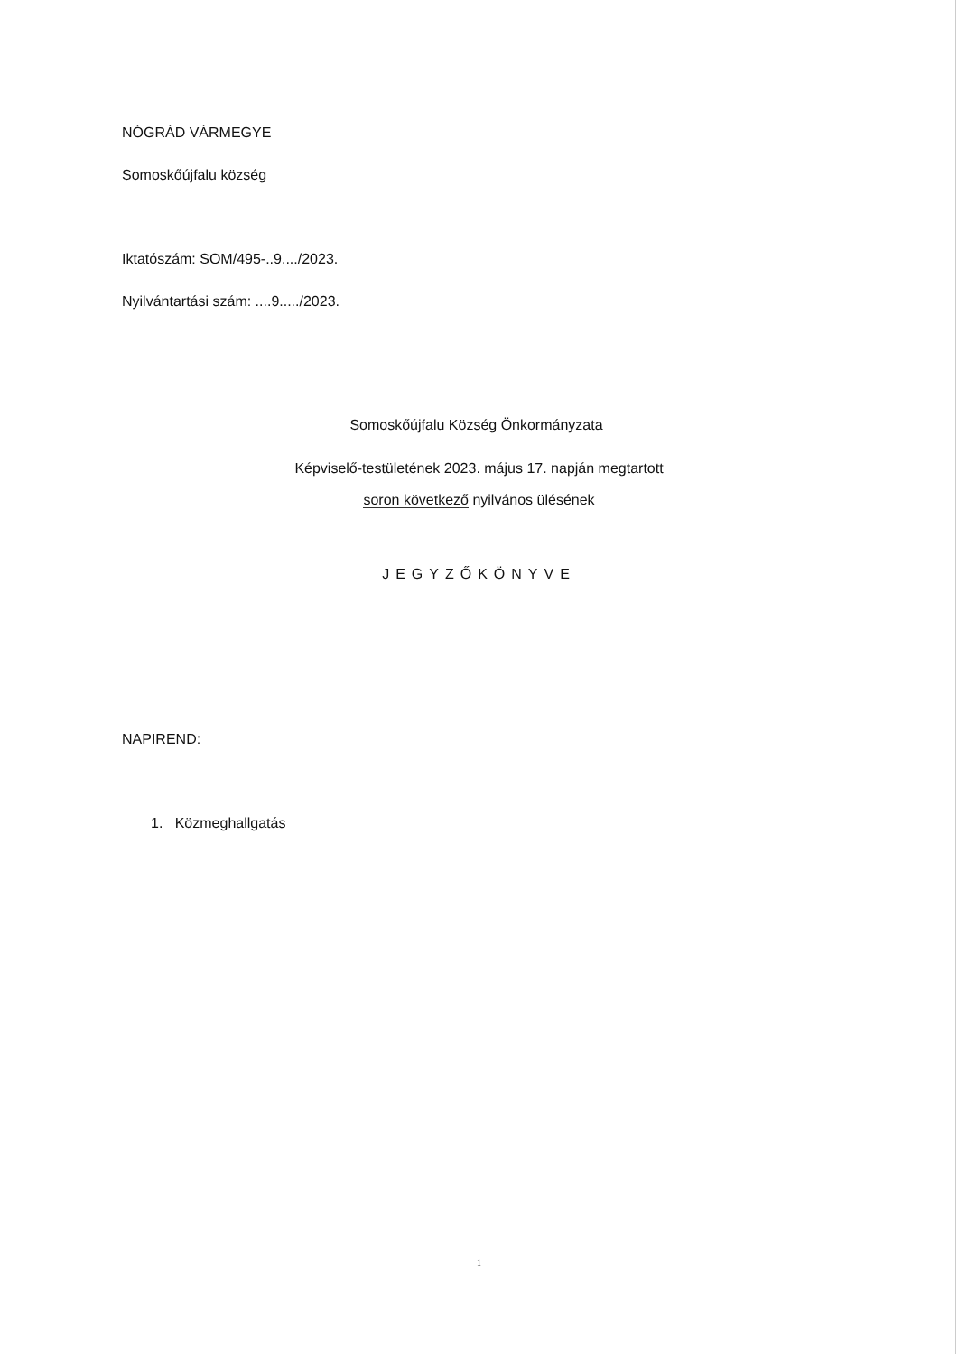NÓGRÁD VÁRMEGYE
Somoskőújfalu község
Iktatószám: SOM/495-..9..../2023.
Nyilvántartási szám: ....9...../2023.
Somoskőújfalu Község Önkormányzata
Képviselő-testületének 2023. május 17. napján megtartott
soron következő nyilvános ülésének
JEGYZŐKÖNYVE
NAPIREND:
1. Közmeghallgatás
1